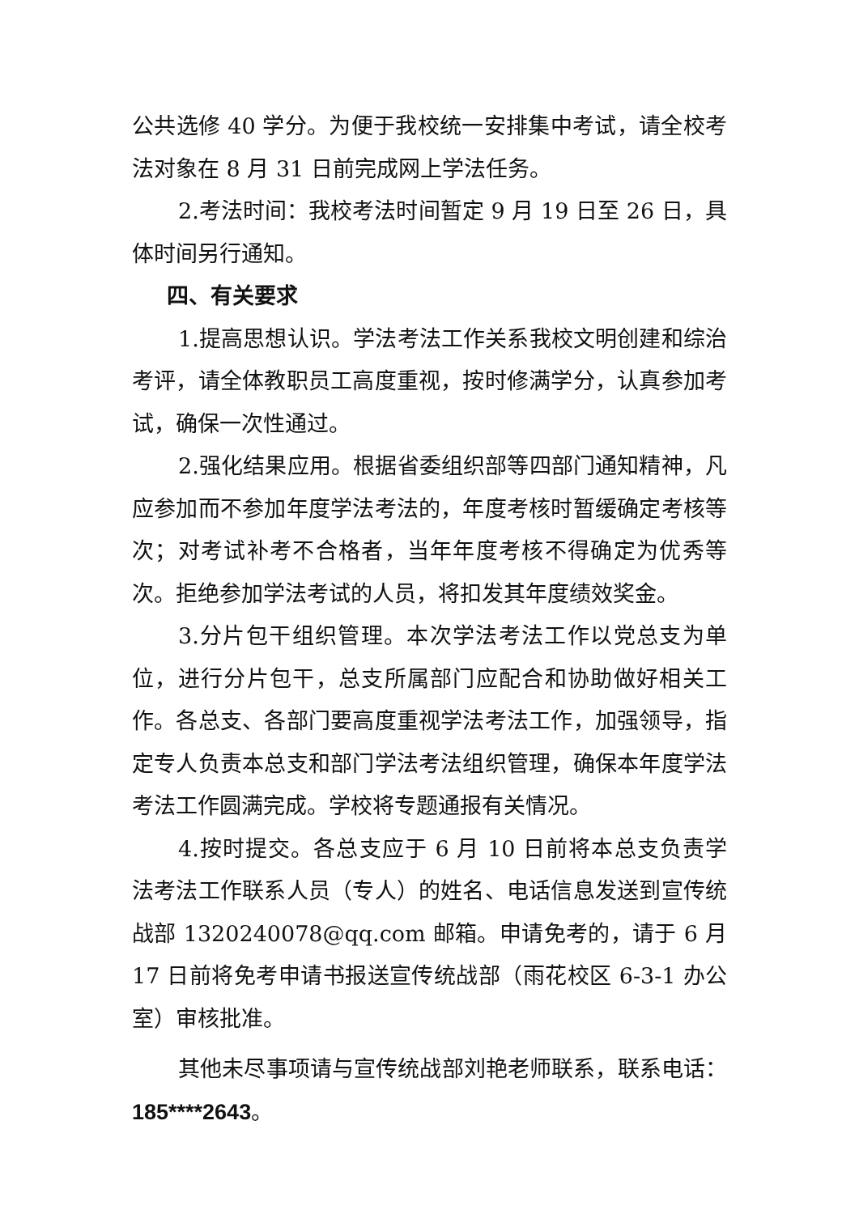公共选修 40 学分。为便于我校统一安排集中考试，请全校考法对象在 8 月 31 日前完成网上学法任务。
2.考法时间：我校考法时间暂定 9 月 19 日至 26 日，具体时间另行通知。
四、有关要求
1.提高思想认识。学法考法工作关系我校文明创建和综治考评，请全体教职员工高度重视，按时修满学分，认真参加考试，确保一次性通过。
2.强化结果应用。根据省委组织部等四部门通知精神，凡应参加而不参加年度学法考法的，年度考核时暂缓确定考核等次；对考试补考不合格者，当年年度考核不得确定为优秀等次。拒绝参加学法考试的人员，将扣发其年度绩效奖金。
3.分片包干组织管理。本次学法考法工作以党总支为单位，进行分片包干，总支所属部门应配合和协助做好相关工作。各总支、各部门要高度重视学法考法工作，加强领导，指定专人负责本总支和部门学法考法组织管理，确保本年度学法考法工作圆满完成。学校将专题通报有关情况。
4.按时提交。各总支应于 6 月 10 日前将本总支负责学法考法工作联系人员（专人）的姓名、电话信息发送到宣传统战部 1320240078@qq.com 邮箱。申请免考的，请于 6 月 17 日前将免考申请书报送宣传统战部（雨花校区 6-3-1 办公室）审核批准。
其他未尽事项请与宣传统战部刘艳老师联系，联系电话：185****2643。